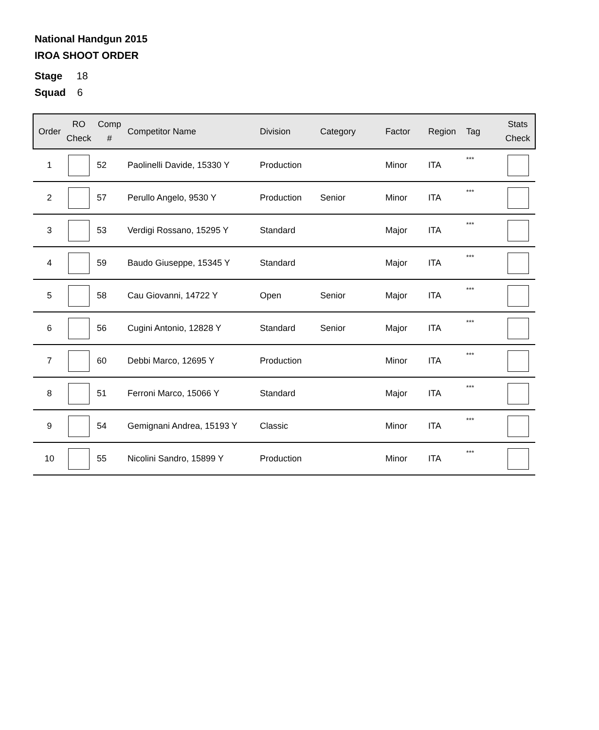National Handgun 2015
IROA SHOOT ORDER
Stage 18
Squad 6
| Order | RO Check | Comp # | Competitor Name | Division | Category | Factor | Region | Tag | Stats Check |
| --- | --- | --- | --- | --- | --- | --- | --- | --- | --- |
| 1 | | 52 | Paolinelli Davide, 15330 Y | Production | | Minor | ITA | *** | |
| 2 | | 57 | Perullo Angelo, 9530 Y | Production | Senior | Minor | ITA | *** | |
| 3 | | 53 | Verdigi Rossano, 15295 Y | Standard | | Major | ITA | *** | |
| 4 | | 59 | Baudo Giuseppe, 15345 Y | Standard | | Major | ITA | *** | |
| 5 | | 58 | Cau Giovanni, 14722 Y | Open | Senior | Major | ITA | *** | |
| 6 | | 56 | Cugini Antonio, 12828 Y | Standard | Senior | Major | ITA | *** | |
| 7 | | 60 | Debbi Marco, 12695 Y | Production | | Minor | ITA | *** | |
| 8 | | 51 | Ferroni Marco, 15066 Y | Standard | | Major | ITA | *** | |
| 9 | | 54 | Gemignani Andrea, 15193 Y | Classic | | Minor | ITA | *** | |
| 10 | | 55 | Nicolini Sandro, 15899 Y | Production | | Minor | ITA | *** | |